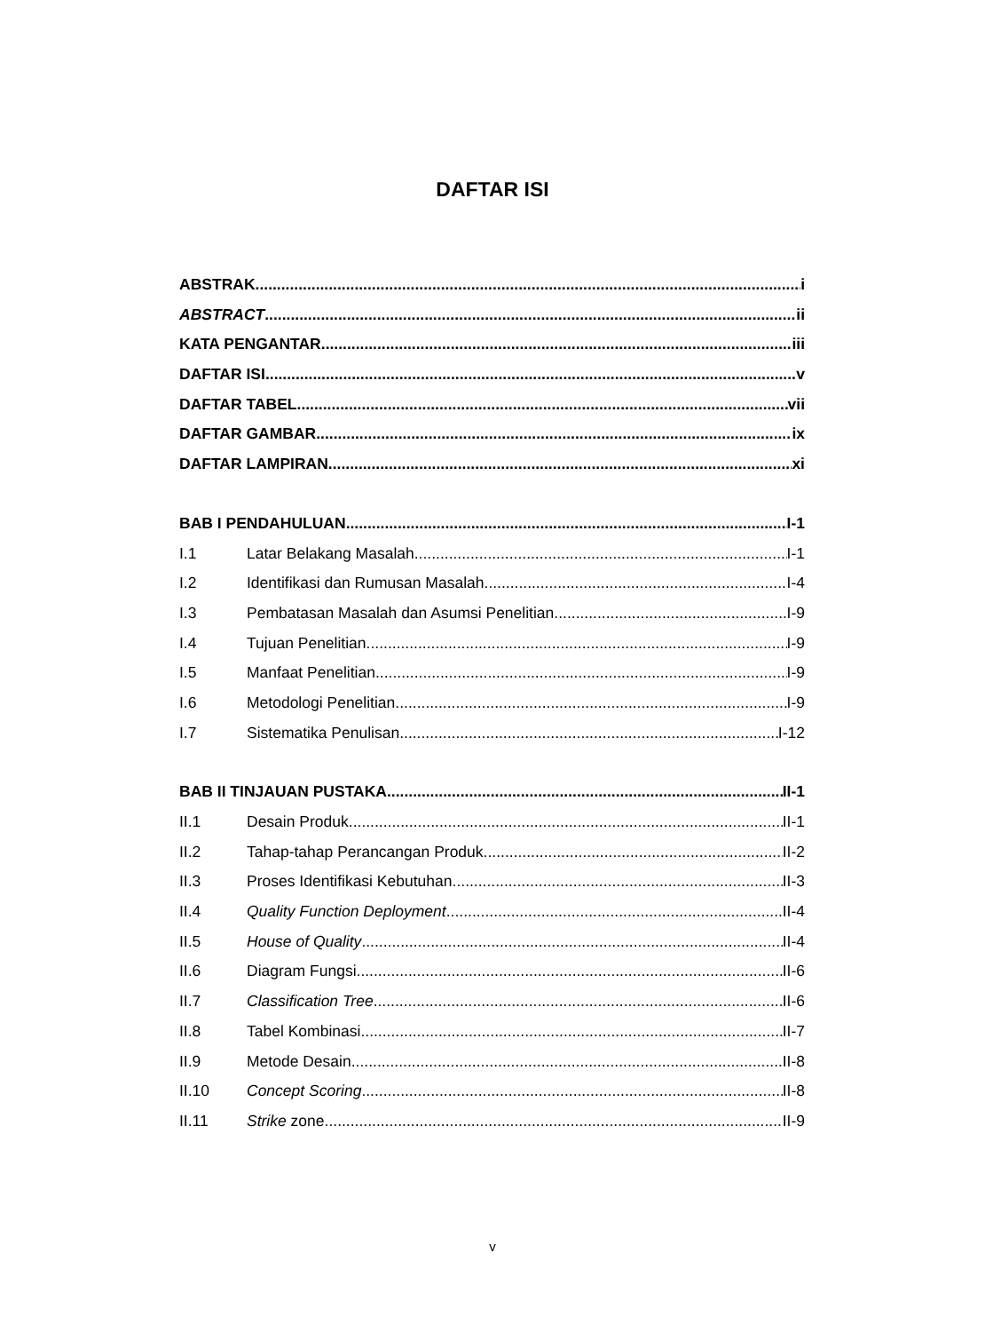DAFTAR ISI
ABSTRAK i
ABSTRACT ii
KATA PENGANTAR iii
DAFTAR ISI v
DAFTAR TABEL vii
DAFTAR GAMBAR ix
DAFTAR LAMPIRAN xi
BAB I PENDAHULUAN I-1
I.1 Latar Belakang Masalah I-1
I.2 Identifikasi dan Rumusan Masalah I-4
I.3 Pembatasan Masalah dan Asumsi Penelitian I-9
I.4 Tujuan Penelitian I-9
I.5 Manfaat Penelitian I-9
I.6 Metodologi Penelitian I-9
I.7 Sistematika Penulisan I-12
BAB II TINJAUAN PUSTAKA II-1
II.1 Desain Produk II-1
II.2 Tahap-tahap Perancangan Produk II-2
II.3 Proses Identifikasi Kebutuhan II-3
II.4 Quality Function Deployment II-4
II.5 House of Quality II-4
II.6 Diagram Fungsi II-6
II.7 Classification Tree II-6
II.8 Tabel Kombinasi II-7
II.9 Metode Desain II-8
II.10 Concept Scoring II-8
II.11 Strike zone II-9
v